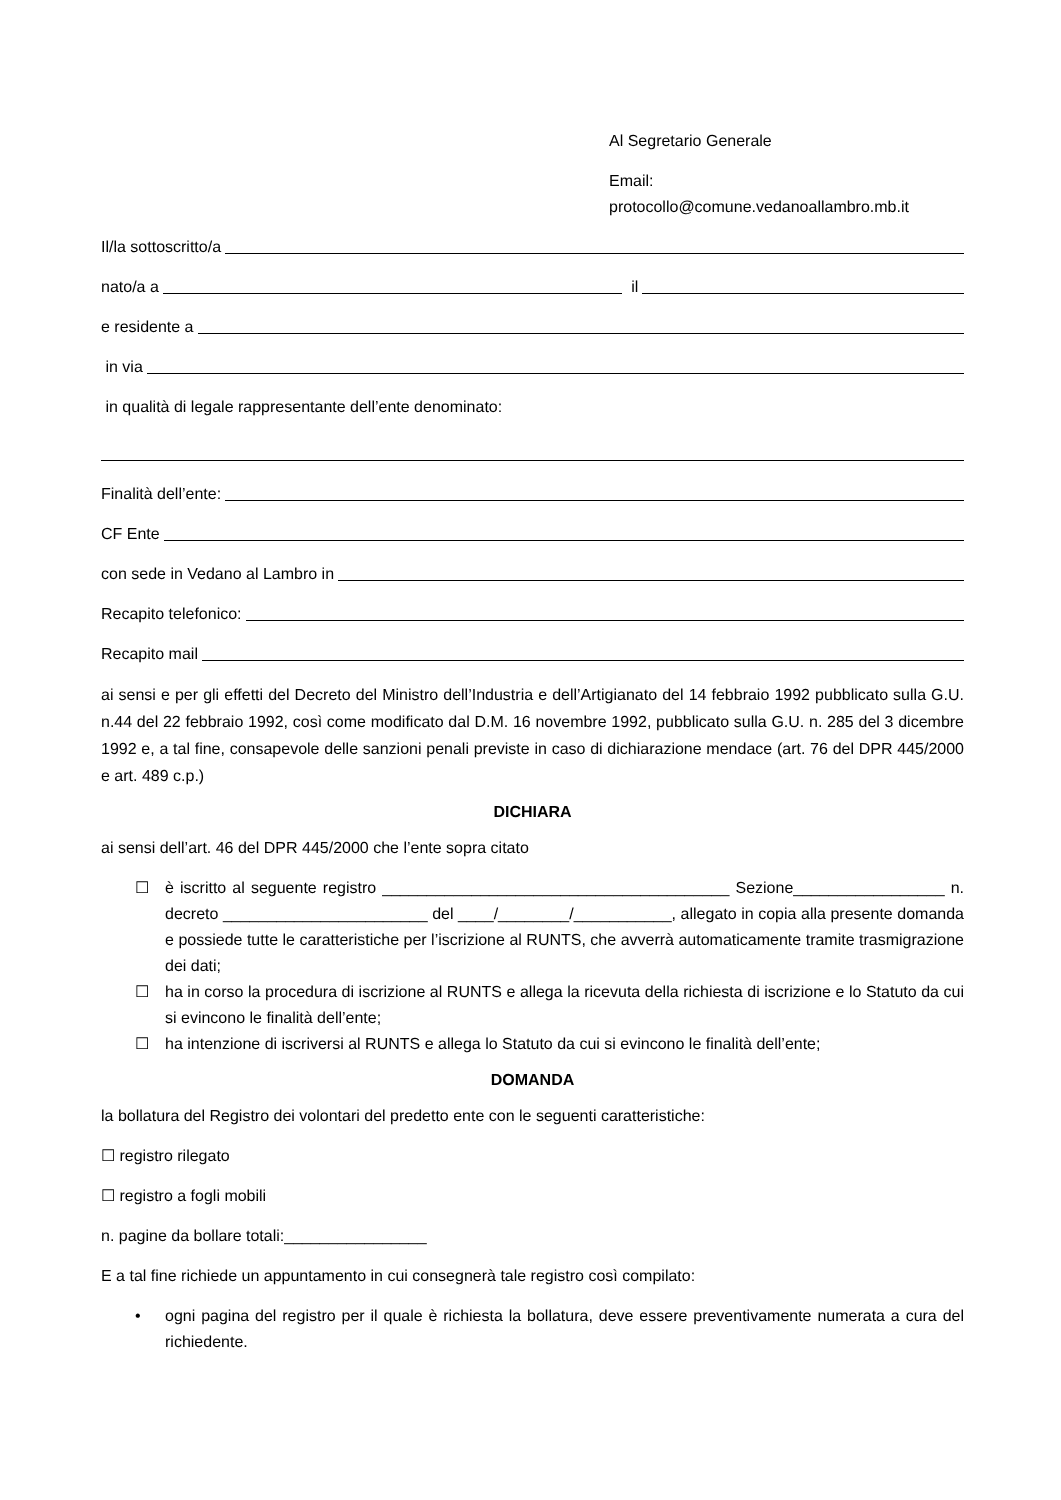Al Segretario Generale
Email:
protocollo@comune.vedanoallambro.mb.it
Il/la sottoscritto/a
nato/a a il
e residente a
in via
in qualità di legale rappresentante dell’ente denominato:
Finalità dell’ente:
CF Ente
con sede in Vedano al Lambro in
Recapito telefonico:
Recapito mail
ai sensi e per gli effetti del Decreto del Ministro dell’Industria e dell’Artigianato del 14 febbraio 1992 pubblicato sulla G.U. n.44 del 22 febbraio 1992, così come modificato dal D.M. 16 novembre 1992, pubblicato sulla G.U. n. 285 del 3 dicembre 1992 e, a tal fine, consapevole delle sanzioni penali previste in caso di dichiarazione mendace (art. 76 del DPR 445/2000 e art. 489 c.p.)
DICHIARA
ai sensi dell’art. 46 del DPR 445/2000 che l’ente sopra citato
☐ è iscritto al seguente registro _______________________________________ Sezione_________________ n. decreto _______________________ del ____/________/___________, allegato in copia alla presente domanda e possiede tutte le caratteristiche per l’iscrizione al RUNTS, che avverrà automaticamente tramite trasmigrazione dei dati;
☐ ha in corso la procedura di iscrizione al RUNTS e allega la ricevuta della richiesta di iscrizione e lo Statuto da cui si evincono le finalità dell’ente;
☐ ha intenzione di iscriversi al RUNTS e allega lo Statuto da cui si evincono le finalità dell’ente;
DOMANDA
la bollatura del Registro dei volontari del predetto ente con le seguenti caratteristiche:
☐ registro rilegato
☐ registro a fogli mobili
n. pagine da bollare totali:________________
E a tal fine richiede un appuntamento in cui consegnerà tale registro così compilato:
• ogni pagina del registro per il quale è richiesta la bollatura, deve essere preventivamente numerata a cura del richiedente.